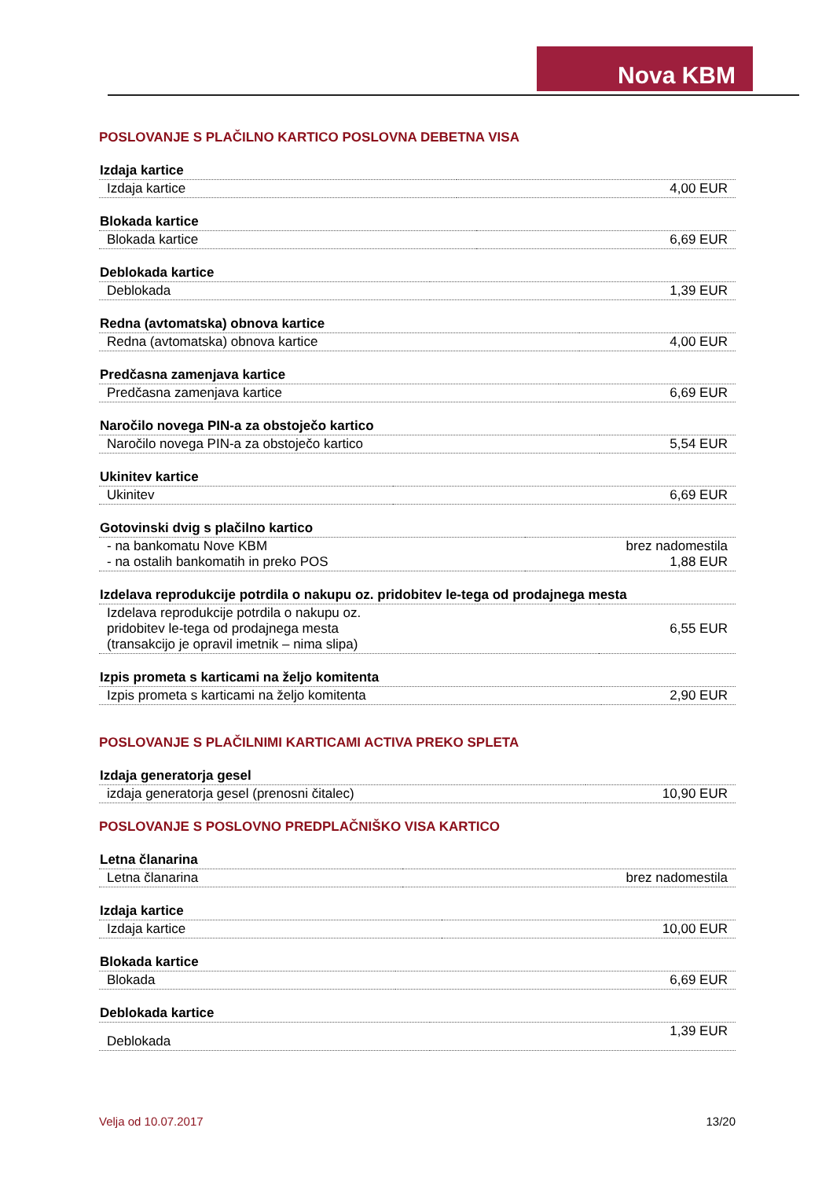Nova KBM
POSLOVANJE S PLAČILNO KARTICO POSLOVNA DEBETNA VISA
| Izdaja kartice | |
| --- | --- |
| Izdaja kartice | 4,00 EUR |
| Blokada kartice | |
| --- | --- |
| Blokada kartice | 6,69 EUR |
| Deblokada kartice | |
| --- | --- |
| Deblokada | 1,39 EUR |
| Redna (avtomatska) obnova kartice | |
| --- | --- |
| Redna (avtomatska) obnova kartice | 4,00 EUR |
| Predčasna zamenjava kartice | |
| --- | --- |
| Predčasna zamenjava kartice | 6,69 EUR |
| Naročilo novega PIN-a za obstoječo kartico | |
| --- | --- |
| Naročilo novega PIN-a za obstoječo kartico | 5,54 EUR |
| Ukinitev kartice | |
| --- | --- |
| Ukinitev | 6,69 EUR |
| Gotovinski dvig s plačilno kartico | |
| --- | --- |
| - na bankomatu Nove KBM - na ostalih bankomatih in preko POS | brez nadomestila 1,88 EUR |
| Izdelava reprodukcije potrdila o nakupu oz. pridobitev le-tega od prodajnega mesta | |
| --- | --- |
| Izdelava reprodukcije potrdila o nakupu oz. pridobitev le-tega od prodajnega mesta (transakcijo je opravil imetnik – nima slipa) | 6,55 EUR |
| Izpis prometa s karticami na željo komitenta | |
| --- | --- |
| Izpis prometa s karticami na željo komitenta | 2,90 EUR |
POSLOVANJE S PLAČILNIMI KARTICAMI ACTIVA PREKO SPLETA
| Izdaja generatorja gesel | |
| --- | --- |
| izdaja generatorja gesel (prenosni čitalec) | 10,90 EUR |
POSLOVANJE S POSLOVNO PREDPLAČNIŠKO VISA KARTICO
| Letna članarina | |
| --- | --- |
| Letna članarina | brez nadomestila |
| Izdaja kartice | |
| --- | --- |
| Izdaja kartice | 10,00 EUR |
| Blokada kartice | |
| --- | --- |
| Blokada | 6,69 EUR |
| Deblokada kartice | |
| --- | --- |
| Deblokada | 1,39 EUR |
Velja od 10.07.2017 13/20